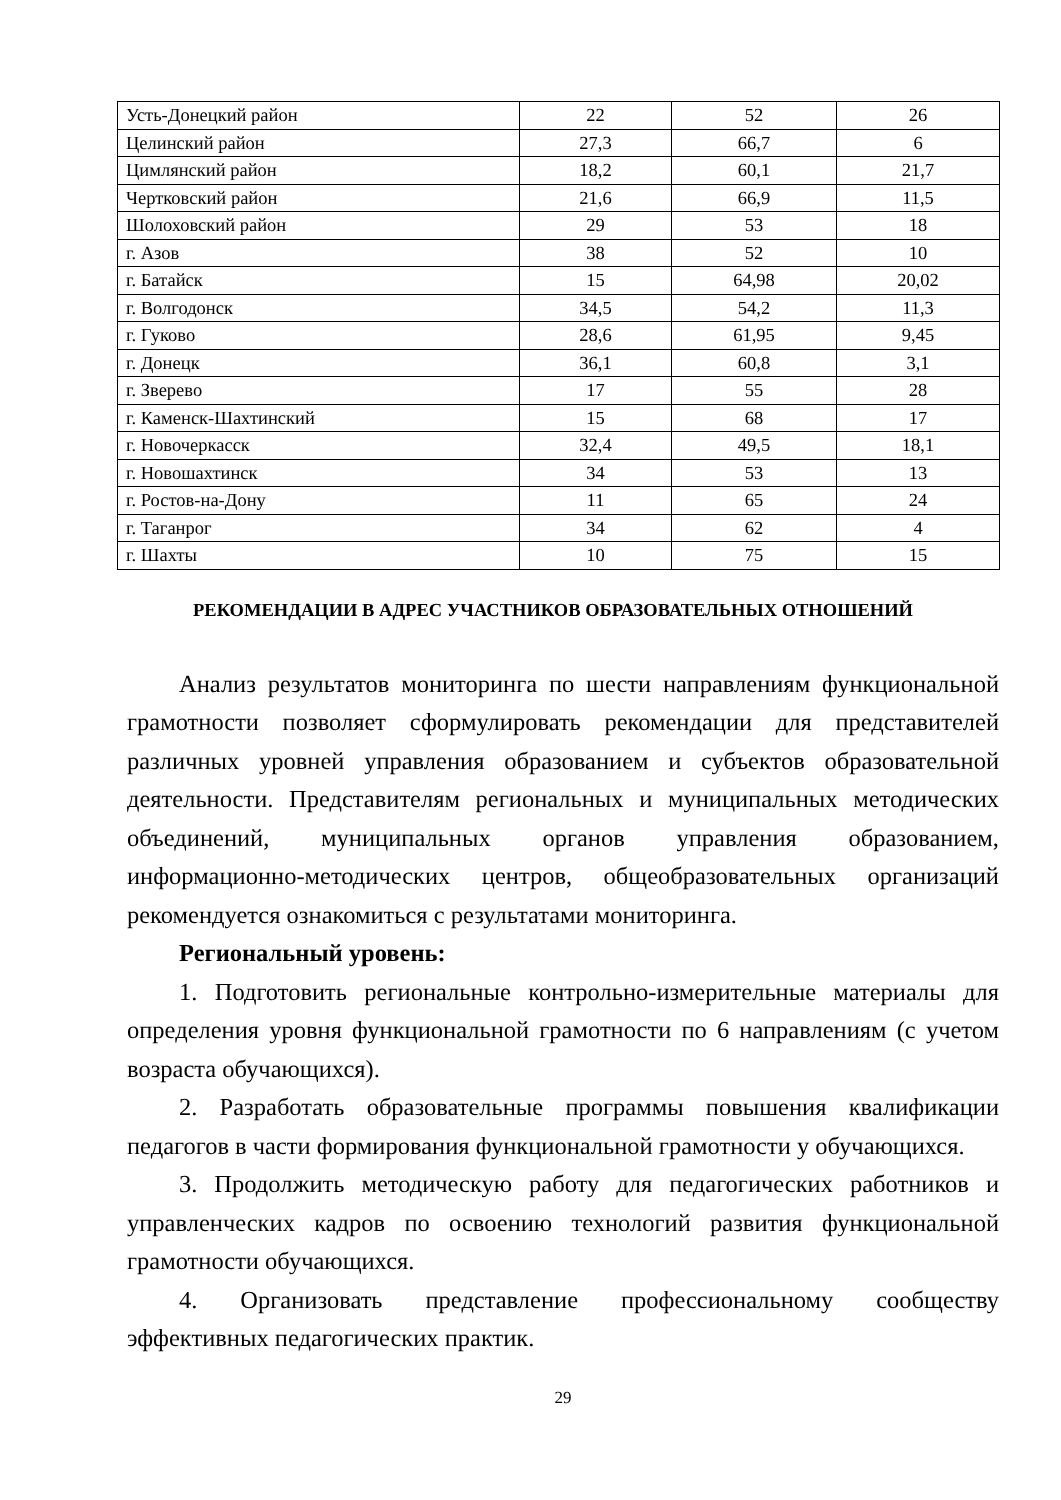| Усть-Донецкий район | 22 | 52 | 26 |
| Целинский район | 27,3 | 66,7 | 6 |
| Цимлянский район | 18,2 | 60,1 | 21,7 |
| Чертковский район | 21,6 | 66,9 | 11,5 |
| Шолоховский район | 29 | 53 | 18 |
| г. Азов | 38 | 52 | 10 |
| г. Батайск | 15 | 64,98 | 20,02 |
| г. Волгодонск | 34,5 | 54,2 | 11,3 |
| г. Гуково | 28,6 | 61,95 | 9,45 |
| г. Донецк | 36,1 | 60,8 | 3,1 |
| г. Зверево | 17 | 55 | 28 |
| г. Каменск-Шахтинский | 15 | 68 | 17 |
| г. Новочеркасск | 32,4 | 49,5 | 18,1 |
| г. Новошахтинск | 34 | 53 | 13 |
| г. Ростов-на-Дону | 11 | 65 | 24 |
| г. Таганрог | 34 | 62 | 4 |
| г. Шахты | 10 | 75 | 15 |
РЕКОМЕНДАЦИИ В АДРЕС УЧАСТНИКОВ ОБРАЗОВАТЕЛЬНЫХ ОТНОШЕНИЙ
Анализ результатов мониторинга по шести направлениям функциональной грамотности позволяет сформулировать рекомендации для представителей различных уровней управления образованием и субъектов образовательной деятельности. Представителям региональных и муниципальных методических объединений, муниципальных органов управления образованием, информационно-методических центров, общеобразовательных организаций рекомендуется ознакомиться с результатами мониторинга.
Региональный уровень:
1. Подготовить региональные контрольно-измерительные материалы для определения уровня функциональной грамотности по 6 направлениям (с учетом возраста обучающихся).
2. Разработать образовательные программы повышения квалификации педагогов в части формирования функциональной грамотности у обучающихся.
3. Продолжить методическую работу для педагогических работников и управленческих кадров по освоению технологий развития функциональной грамотности обучающихся.
4. Организовать представление профессиональному сообществу эффективных педагогических практик.
29